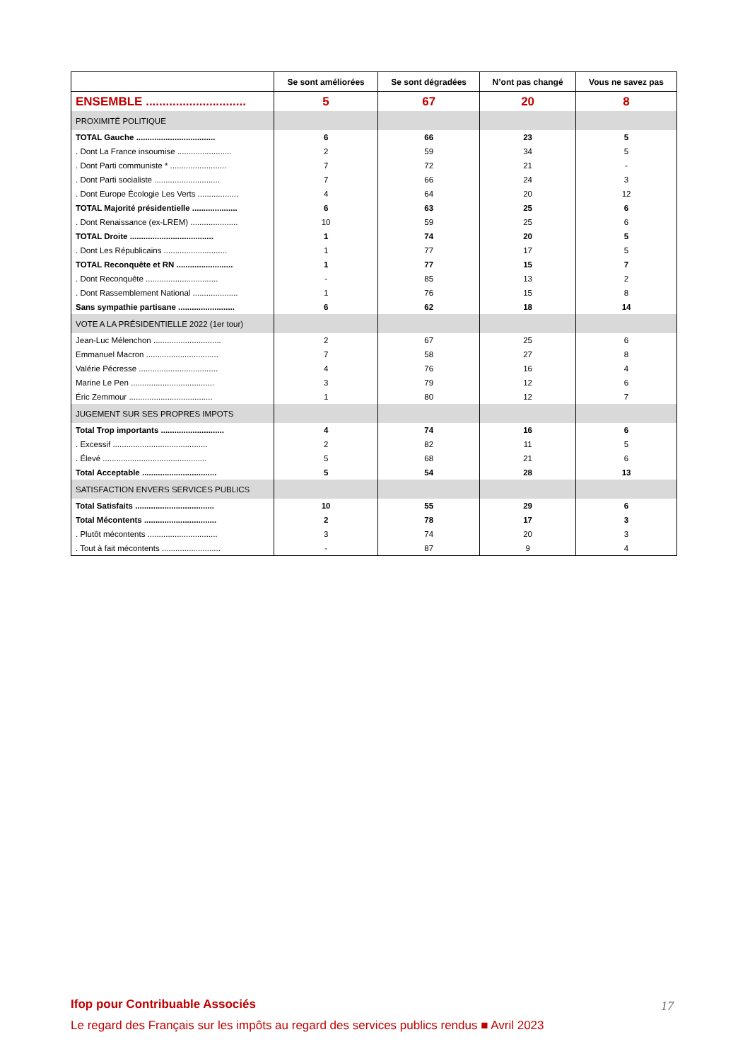| | Se sont améliorées | Se sont dégradées | N’ont pas changé | Vous ne savez pas |
| --- | --- | --- | --- | --- |
| ENSEMBLE .............................. | 5 | 67 | 20 | 8 |
| PROXIMITÉ POLITIQUE | | | | |
| TOTAL Gauche ................................... | 6 | 66 | 23 | 5 |
| . Dont La France insoumise ........................ | 2 | 59 | 34 | 5 |
| . Dont Parti communiste * ......................... | 7 | 72 | 21 | - |
| . Dont Parti socialiste ............................. | 7 | 66 | 24 | 3 |
| . Dont Europe Écologie Les Verts .................. | 4 | 64 | 20 | 12 |
| TOTAL Majorité présidentielle .................... | 6 | 63 | 25 | 6 |
| . Dont Renaissance (ex-LREM) ..................... | 10 | 59 | 25 | 6 |
| TOTAL Droite ..................................... | 1 | 74 | 20 | 5 |
| . Dont Les Républicains ............................ | 1 | 77 | 17 | 5 |
| TOTAL Reconquête et RN ......................... | 1 | 77 | 15 | 7 |
| . Dont Reconquête ................................ | - | 85 | 13 | 2 |
| . Dont Rassemblement National .................... | 1 | 76 | 15 | 8 |
| Sans sympathie partisane ......................... | 6 | 62 | 18 | 14 |
| VOTE A LA PRÉSIDENTIELLE 2022 (1er tour) | | | | |
| Jean-Luc Mélenchon .............................. | 2 | 67 | 25 | 6 |
| Emmanuel Macron ................................ | 7 | 58 | 27 | 8 |
| Valérie Pécresse ................................... | 4 | 76 | 16 | 4 |
| Marine Le Pen ..................................... | 3 | 79 | 12 | 6 |
| Éric Zemmour ..................................... | 1 | 80 | 12 | 7 |
| JUGEMENT SUR SES PROPRES IMPOTS | | | | |
| Total Trop importants ............................ | 4 | 74 | 16 | 6 |
| . Excessif .......................................... | 2 | 82 | 11 | 5 |
| . Élevé .............................................. | 5 | 68 | 21 | 6 |
| Total Acceptable ................................. | 5 | 54 | 28 | 13 |
| SATISFACTION ENVERS SERVICES PUBLICS | | | | |
| Total Satisfaits ................................... | 10 | 55 | 29 | 6 |
| Total Mécontents ................................ | 2 | 78 | 17 | 3 |
| . Plutôt mécontents ............................... | 3 | 74 | 20 | 3 |
| . Tout à fait mécontents .......................... | - | 87 | 9 | 4 |
Ifop pour Contribuable Associés
Le regard des Français sur les impôts au regard des services publics rendus ■ Avril 2023
17